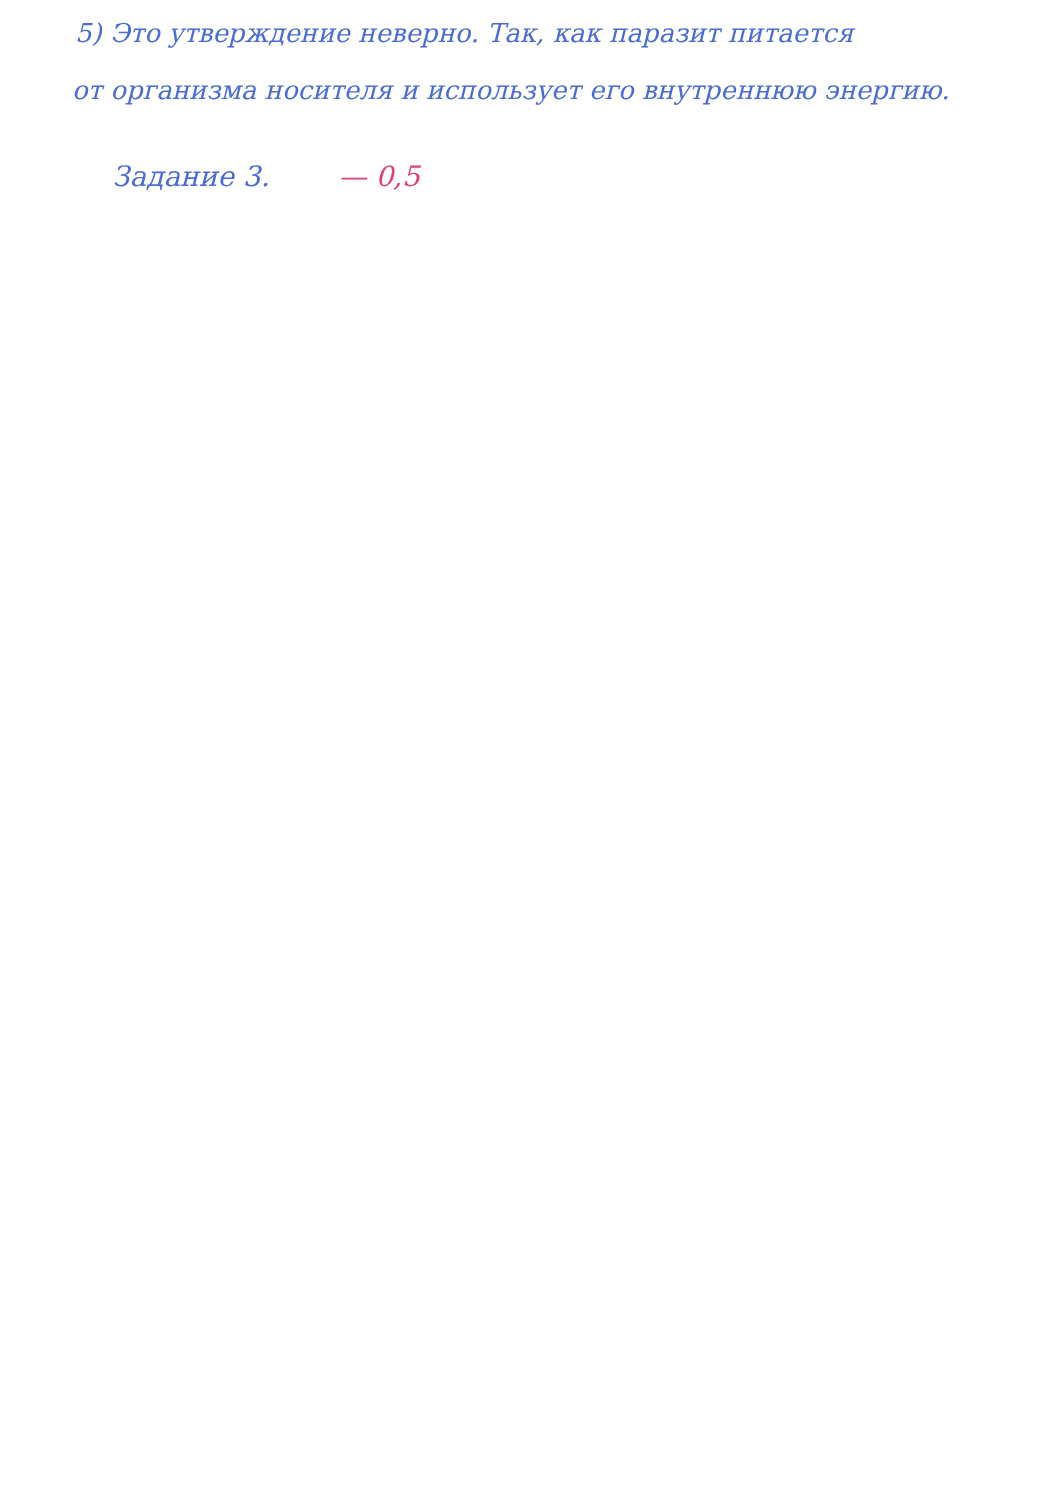5) Это утверждение неверно. Так, как паразит питается
от организма носителя и использует его внутреннюю энергию.
Задание 3. — 0,5